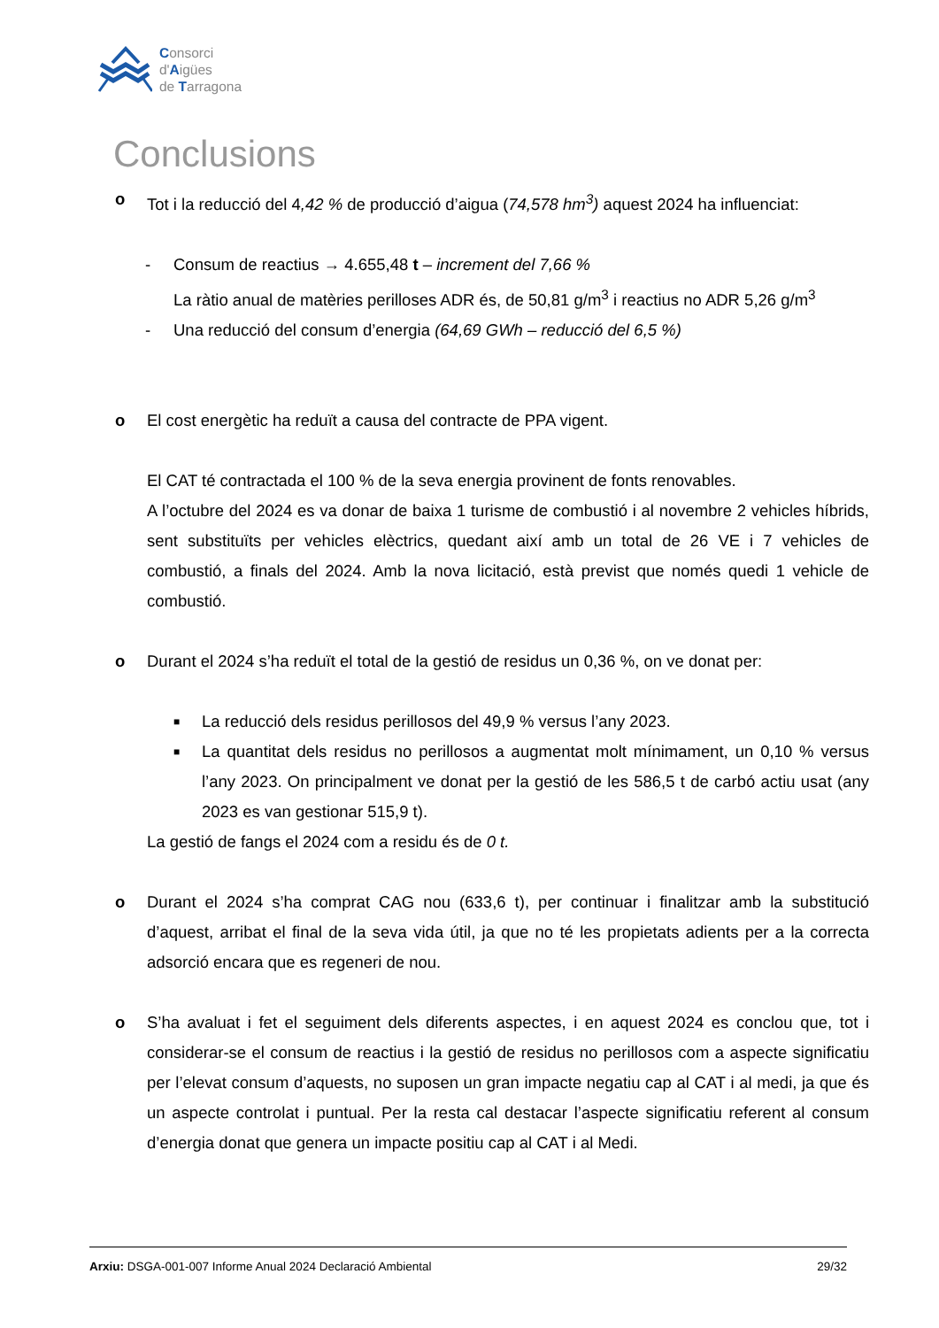Consorci
d'Aigües
de Tarragona
Conclusions
o Tot i la reducció del 4,42 % de producció d’aigua (74,578 hm<sup>3</sup>) aquest 2024 ha influenciat:
- Consum de reactius → 4.655,48 t – increment del 7,66 %
La ràtio anual de matèries perilloses ADR és, de 50,81 g/m<sup>3</sup> i reactius no ADR 5,26 g/m<sup>3</sup>
- Una reducció del consum d’energia (64,69 GWh – reducció del 6,5 %)
o El cost energètic ha reduït a causa del contracte de PPA vigent.
El CAT té contractada el 100 % de la seva energia provinent de fonts renovables.
A l’octubre del 2024 es va donar de baixa 1 turisme de combustió i al novembre 2 vehicles híbrids, sent substituïts per vehicles elèctrics, quedant així amb un total de 26 VE i 7 vehicles de combustió, a finals del 2024. Amb la nova licitació, està previst que només quedi 1 vehicle de combustió.
o Durant el 2024 s’ha reduït el total de la gestió de residus un 0,36 %, on ve donat per:
■
La reducció dels residus perillosos del 49,9 % versus l’any 2023.
■
La quantitat dels residus no perillosos a augmentat molt mínimament, un 0,10 % versus l’any 2023. On principalment ve donat per la gestió de les 586,5 t de carbó actiu usat (any 2023 es van gestionar 515,9 t).
La gestió de fangs el 2024 com a residu és de 0 t.
o Durant el 2024 s’ha comprat CAG nou (633,6 t), per continuar i finalitzar amb la substitució d’aquest, arribat el final de la seva vida útil, ja que no té les propietats adients per a la correcta adsorció encara que es regeneri de nou.
o S’ha avaluat i fet el seguiment dels diferents aspectes, i en aquest 2024 es conclou que, tot i considerar-se el consum de reactius i la gestió de residus no perillosos com a aspecte significatiu per l’elevat consum d’aquests, no suposen un gran impacte negatiu cap al CAT i al medi, ja que és un aspecte controlat i puntual. Per la resta cal destacar l’aspecte significatiu referent al consum d’energia donat que genera un impacte positiu cap al CAT i al Medi.
Arxiu: DSGA-001-007 Informe Anual 2024 Declaració Ambiental 29/32